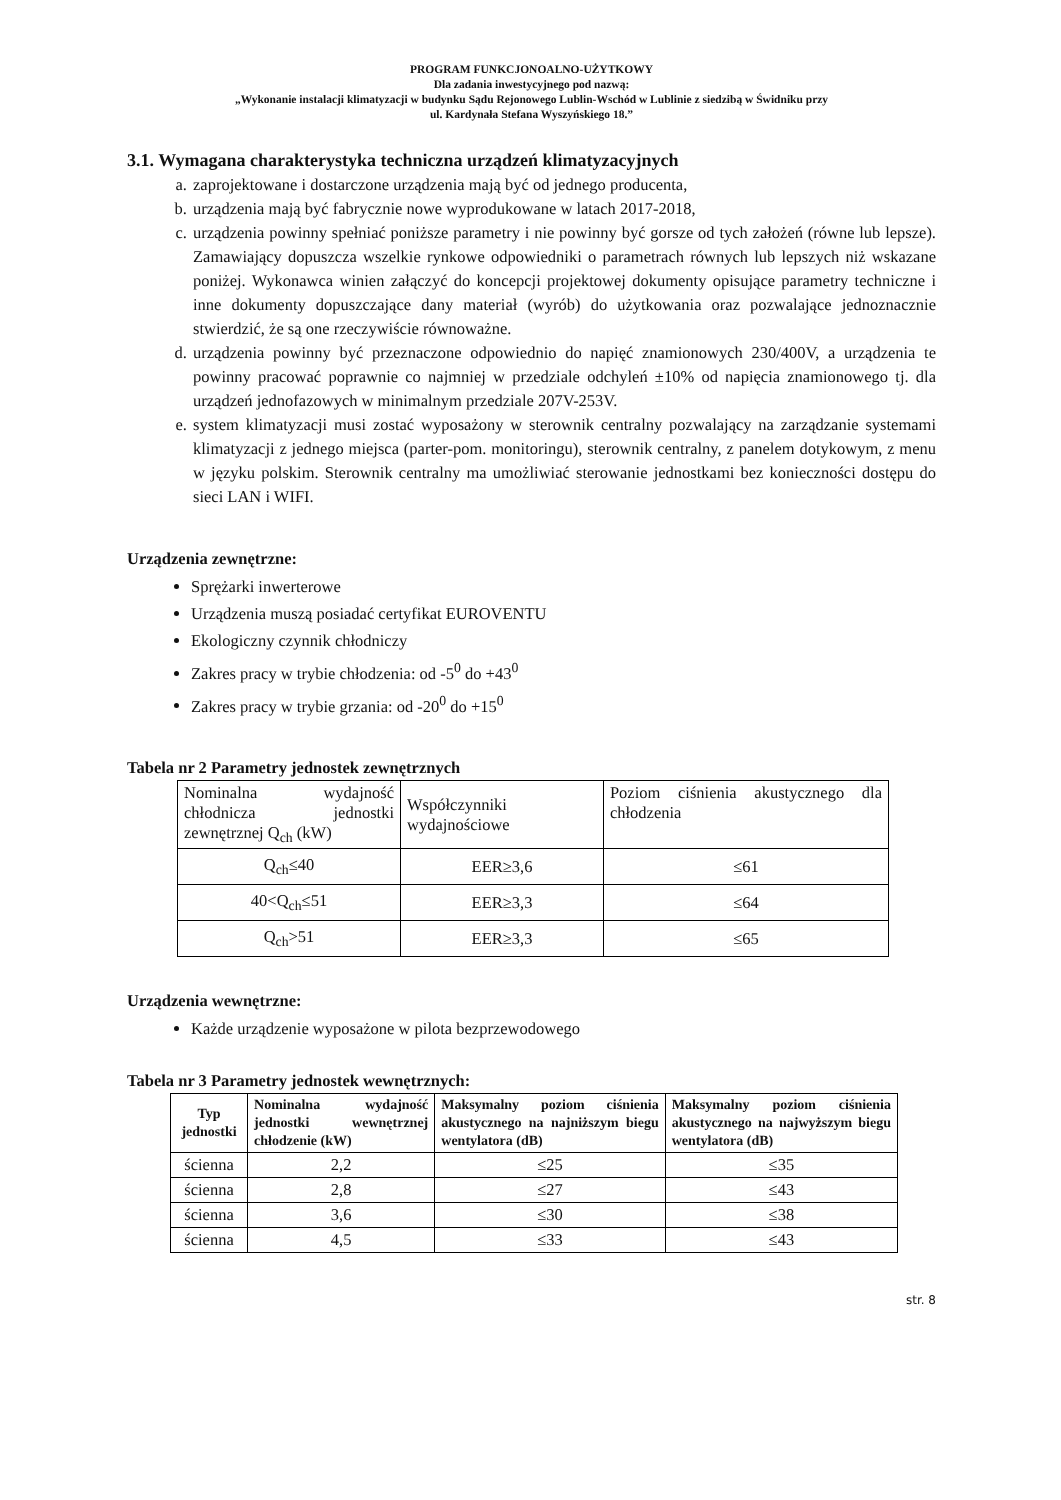PROGRAM FUNKCJONOALNO-UŻYTKOWY
Dla zadania inwestycyjnego pod nazwą:
„Wykonanie instalacji klimatyzacji w budynku Sądu Rejonowego Lublin-Wschód w Lublinie z siedzibą w Świdniku przy
ul. Kardynała Stefana Wyszyńskiego 18.”
3.1. Wymagana charakterystyka techniczna urządzeń klimatyzacyjnych
a. zaprojektowane i dostarczone urządzenia mają być od jednego producenta,
b. urządzenia mają być fabrycznie nowe wyprodukowane w latach 2017-2018,
c. urządzenia powinny spełniać poniższe parametry i nie powinny być gorsze od tych założeń (równe lub lepsze). Zamawiający dopuszcza wszelkie rynkowe odpowiedniki o parametrach równych lub lepszych niż wskazane poniżej. Wykonawca winien załączyć do koncepcji projektowej dokumenty opisujące parametry techniczne i inne dokumenty dopuszczające dany materiał (wyrób) do użytkowania oraz pozwalające jednoznacznie stwierdzić, że są one rzeczywiście równoważne.
d. urządzenia powinny być przeznaczone odpowiednio do napięć znamionowych 230/400V, a urządzenia te powinny pracować poprawnie co najmniej w przedziale odchyleń ±10% od napięcia znamionowego tj. dla urządzeń jednofazowych w minimalnym przedziale 207V-253V.
e. system klimatyzacji musi zostać wyposażony w sterownik centralny pozwalający na zarządzanie systemami klimatyzacji z jednego miejsca (parter-pom. monitoringu), sterownik centralny, z panelem dotykowym, z menu w języku polskim. Sterownik centralny ma umożliwiać sterowanie jednostkami bez konieczności dostępu do sieci LAN i WIFI.
Urządzenia zewnętrzne:
Sprężarki inwerterowe
Urządzenia muszą posiadać certyfikat EUROVENTU
Ekologiczny czynnik chłodniczy
Zakres pracy w trybie chłodzenia: od -5<sup>0</sup> do +43<sup>0</sup>
Zakres pracy w trybie grzania: od -20<sup>0</sup> do +15<sup>0</sup>
Tabela nr 2 Parametry jednostek zewnętrznych
| Nominalna wydajność chłodnicza jednostki zewnętrznej Q<sub>ch</sub> (kW) | Współczynniki wydajnościowe | Poziom ciśnienia akustycznego dla chłodzenia |
| Q<sub>ch</sub>≤40 | EER≥3,6 | ≤61 |
| 40<Q<sub>ch</sub>≤51 | EER≥3,3 | ≤64 |
| Q<sub>ch</sub>>51 | EER≥3,3 | ≤65 |
Urządzenia wewnętrzne:
Każde urządzenie wyposażone w pilota bezprzewodowego
Tabela nr 3 Parametry jednostek wewnętrznych:
| Typ jednostki | Nominalna wydajność jednostki wewnętrznej chłodzenie (kW) | Maksymalny poziom ciśnienia akustycznego na najniższym biegu wentylatora (dB) | Maksymalny poziom ciśnienia akustycznego na najwyższym biegu wentylatora (dB) |
| --- | --- | --- | --- |
| ścienna | 2,2 | ≤25 | ≤35 |
| ścienna | 2,8 | ≤27 | ≤43 |
| ścienna | 3,6 | ≤30 | ≤38 |
| ścienna | 4,5 | ≤33 | ≤43 |
str. 8